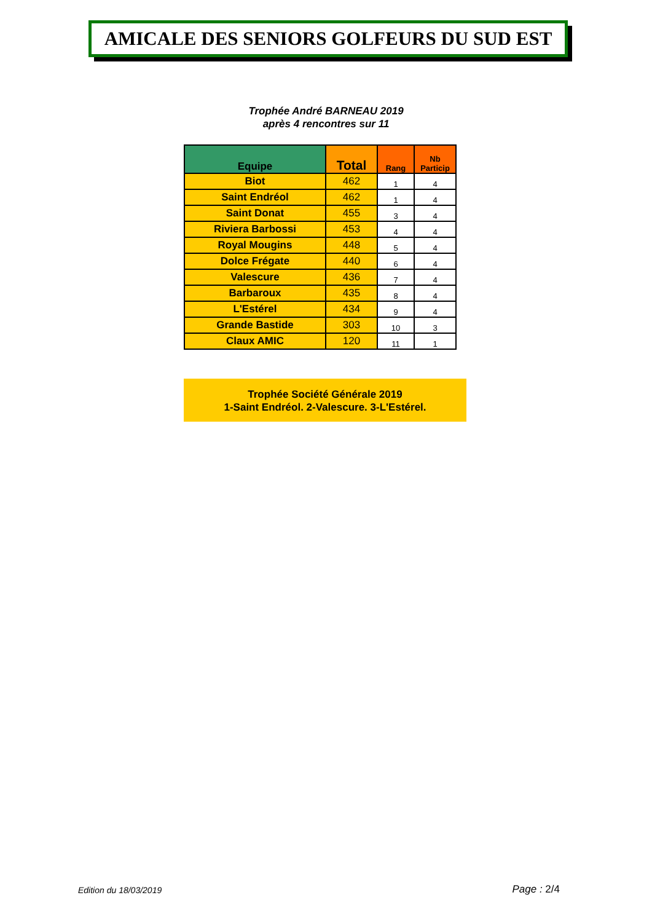AMICALE DES SENIORS GOLFEURS DU SUD EST
Trophée André BARNEAU 2019
après 4 rencontres sur 11
| Equipe | Total | Rang | Nb Particip |
| --- | --- | --- | --- |
| Biot | 462 | 1 | 4 |
| Saint Endréol | 462 | 1 | 4 |
| Saint Donat | 455 | 3 | 4 |
| Riviera Barbossi | 453 | 4 | 4 |
| Royal Mougins | 448 | 5 | 4 |
| Dolce Frégate | 440 | 6 | 4 |
| Valescure | 436 | 7 | 4 |
| Barbaroux | 435 | 8 | 4 |
| L'Estérel | 434 | 9 | 4 |
| Grande Bastide | 303 | 10 | 3 |
| Claux AMIC | 120 | 11 | 1 |
Trophée Société Générale 2019
1-Saint Endréol. 2-Valescure. 3-L'Estérel.
Edition du 18/03/2019 Page : 2/4